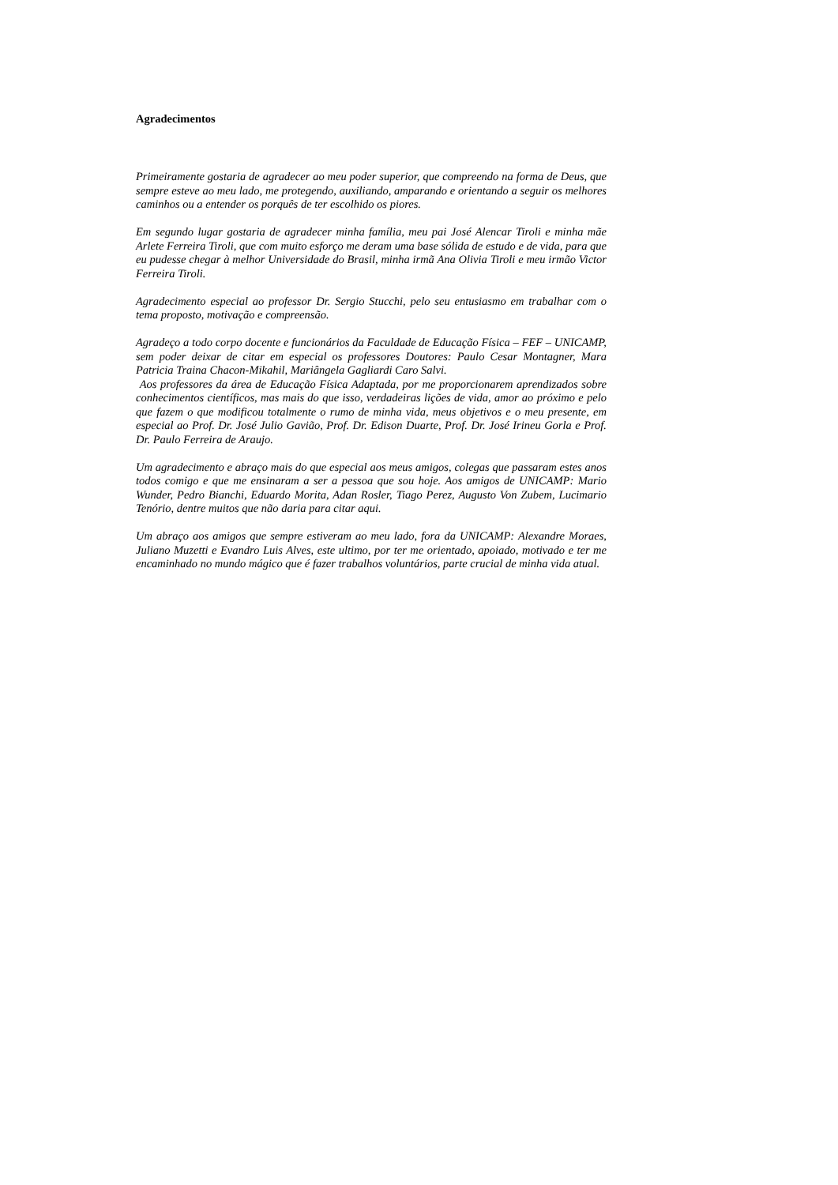Agradecimentos
Primeiramente gostaria de agradecer ao meu poder superior, que compreendo na forma de Deus, que sempre esteve ao meu lado, me protegendo, auxiliando, amparando e orientando a seguir os melhores caminhos ou a entender os porquês de ter escolhido os piores.
Em segundo lugar gostaria de agradecer minha família, meu pai José Alencar Tiroli e minha mãe Arlete Ferreira Tiroli, que com muito esforço me deram uma base sólida de estudo e de vida, para que eu pudesse chegar à melhor Universidade do Brasil, minha irmã Ana Olivia Tiroli e meu irmão Victor Ferreira Tiroli.
Agradecimento especial ao professor Dr. Sergio Stucchi, pelo seu entusiasmo em trabalhar com o tema proposto, motivação e compreensão.
Agradeço a todo corpo docente e funcionários da Faculdade de Educação Física – FEF – UNICAMP, sem poder deixar de citar em especial os professores Doutores: Paulo Cesar Montagner, Mara Patricia Traina Chacon-Mikahil, Mariângela Gagliardi Caro Salvi.
Aos professores da área de Educação Física Adaptada, por me proporcionarem aprendizados sobre conhecimentos científicos, mas mais do que isso, verdadeiras lições de vida, amor ao próximo e pelo que fazem o que modificou totalmente o rumo de minha vida, meus objetivos e o meu presente, em especial ao Prof. Dr. José Julio Gavião, Prof. Dr. Edison Duarte, Prof. Dr. José Irineu Gorla e Prof. Dr. Paulo Ferreira de Araujo.
Um agradecimento e abraço mais do que especial aos meus amigos, colegas que passaram estes anos todos comigo e que me ensinaram a ser a pessoa que sou hoje. Aos amigos de UNICAMP: Mario Wunder, Pedro Bianchi, Eduardo Morita, Adan Rosler, Tiago Perez, Augusto Von Zubem, Lucimario Tenório, dentre muitos que não daria para citar aqui.
Um abraço aos amigos que sempre estiveram ao meu lado, fora da UNICAMP: Alexandre Moraes, Juliano Muzetti e Evandro Luis Alves, este ultimo, por ter me orientado, apoiado, motivado e ter me encaminhado no mundo mágico que é fazer trabalhos voluntários, parte crucial de minha vida atual.